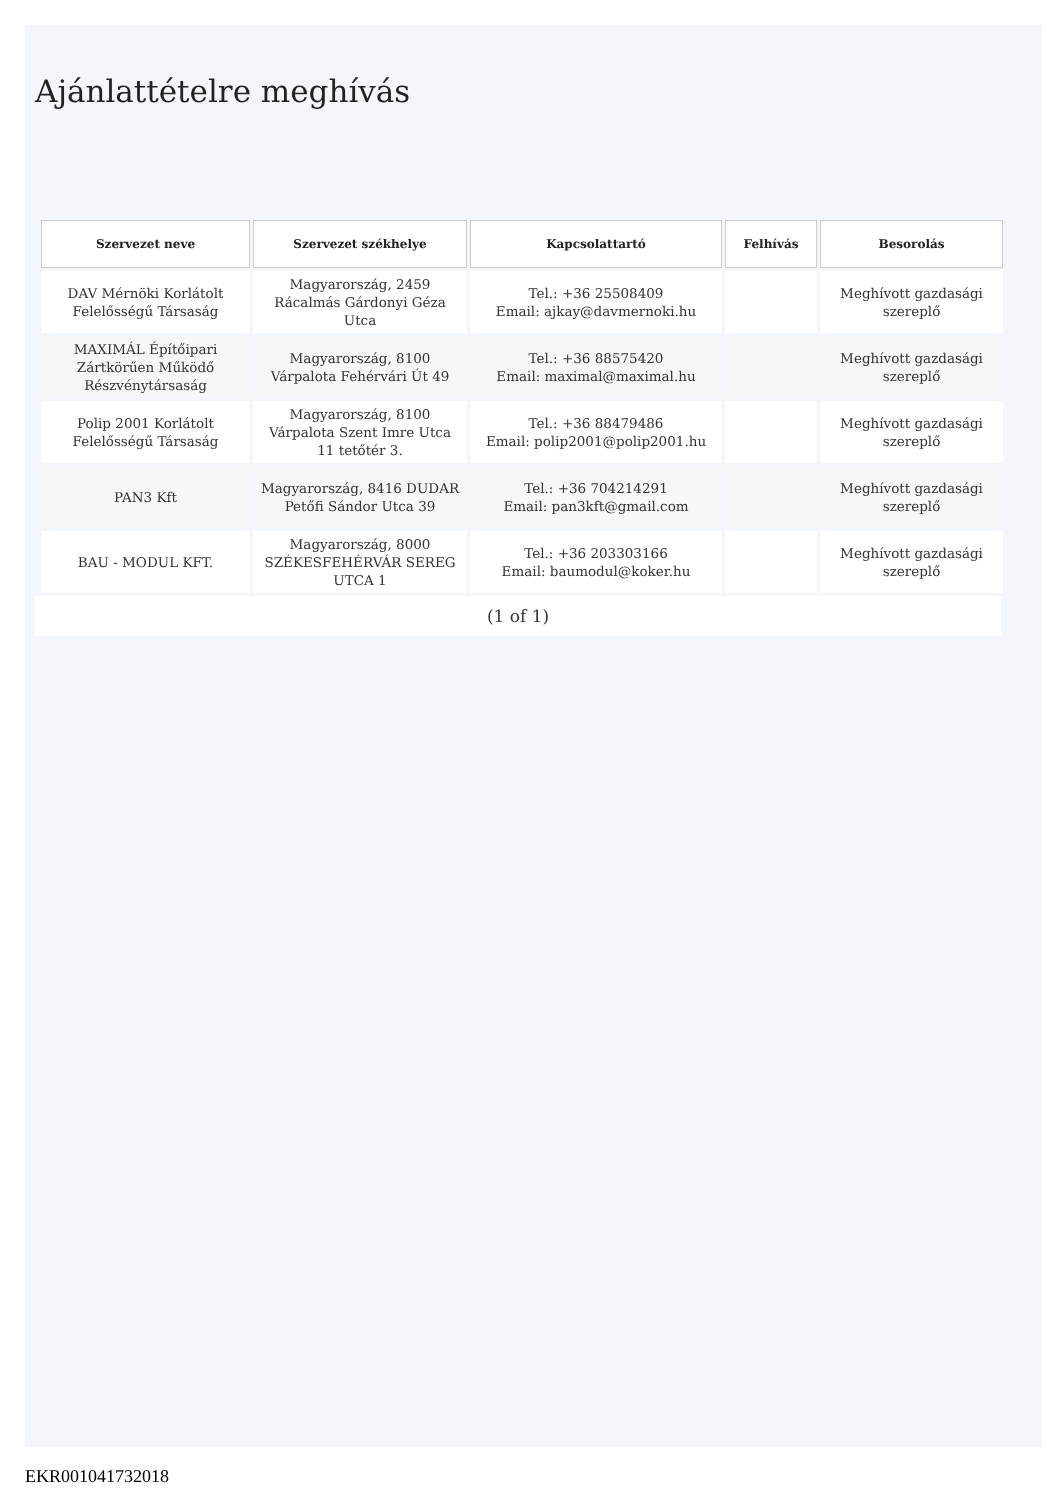Ajánlattételre meghívás
| Szervezet neve | Szervezet székhelye | Kapcsolattartó | Felhívás | Besorolás |
| --- | --- | --- | --- | --- |
| DAV Mérnöki Korlátolt Felelősségű Társaság | Magyarország, 2459 Rácalmás Gárdonyi Géza Utca | Tel.: +36 25508409 Email: ajkay@davmernoki.hu | | Meghívott gazdasági szereplő |
| MAXIMÁL Építőipari Zártkörűen Működő Részvénytársaság | Magyarország, 8100 Várpalota Fehérvári Út 49 | Tel.: +36 88575420 Email: maximal@maximal.hu | | Meghívott gazdasági szereplő |
| Polip 2001 Korlátolt Felelősségű Társaság | Magyarország, 8100 Várpalota Szent Imre Utca 11 tetőtér 3. | Tel.: +36 88479486 Email: polip2001@polip2001.hu | | Meghívott gazdasági szereplő |
| PAN3 Kft | Magyarország, 8416 DUDAR Petőfi Sándor Utca 39 | Tel.: +36 704214291 Email: pan3kft@gmail.com | | Meghívott gazdasági szereplő |
| BAU - MODUL KFT. | Magyarország, 8000 SZÉKESFEHÉRVÁR SEREG UTCA 1 | Tel.: +36 203303166 Email: baumodul@koker.hu | | Meghívott gazdasági szereplő |
(1 of 1)
EKR001041732018